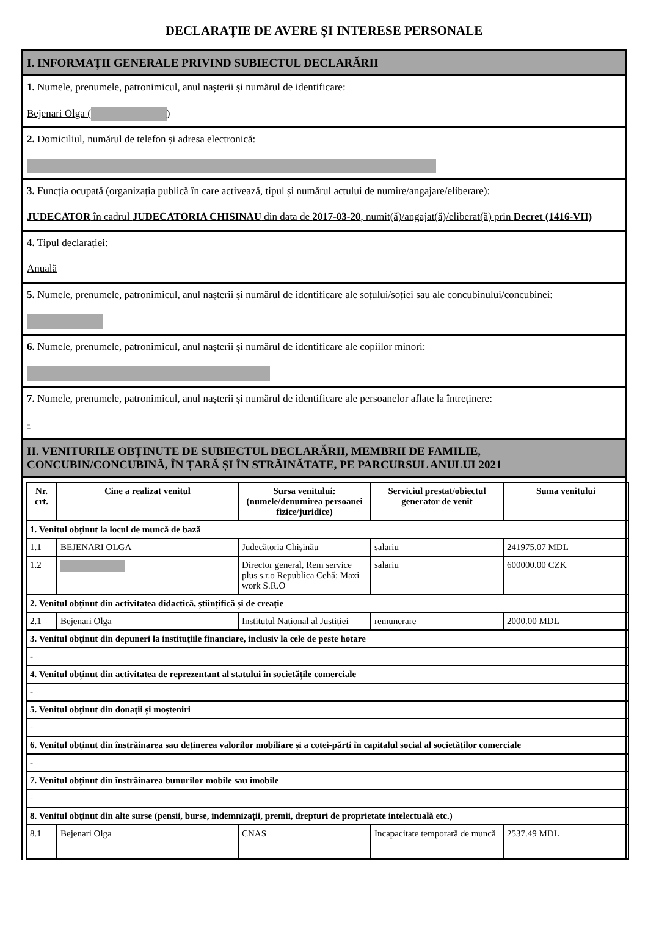DECLARAȚIE DE AVERE ȘI INTERESE PERSONALE
I. INFORMAȚII GENERALE PRIVIND SUBIECTUL DECLARĂRII
1. Numele, prenumele, patronimicul, anul nașterii și numărul de identificare:
Bejenari Olga ( )
2. Domiciliul, numărul de telefon și adresa electronică:
3. Funcția ocupată (organizația publică în care activează, tipul și numărul actului de numire/angajare/eliberare):
JUDECATOR în cadrul JUDECATORIA CHISINAU din data de 2017-03-20, numit(ă)/angajat(ă)/eliberat(ă) prin Decret (1416-VII)
4. Tipul declarației:
Anuală
5. Numele, prenumele, patronimicul, anul nașterii și numărul de identificare ale soțului/soției sau ale concubinului/concubinei:
6. Numele, prenumele, patronimicul, anul nașterii și numărul de identificare ale copiilor minori:
7. Numele, prenumele, patronimicul, anul nașterii și numărul de identificare ale persoanelor aflate la întreținere:
-
II. VENITURILE OBȚINUTE DE SUBIECTUL DECLARĂRII, MEMBRII DE FAMILIE, CONCUBIN/CONCUBINĂ, ÎN ȚARĂ ȘI ÎN STRĂINĂTATE, PE PARCURSUL ANULUI 2021
| Nr. crt. | Cine a realizat venitul | Sursa venitului: (numele/denumirea persoanei fizice/juridice) | Serviciul prestat/obiectul generator de venit | Suma venitului |
| --- | --- | --- | --- | --- |
| 1. Venitul obținut la locul de muncă de bază | | | | |
| 1.1 | BEJENARI OLGA | Judecătoria Chișinău | salariu | 241975.07 MDL |
| 1.2 | | Director general, Rem service plus s.r.o Republica Cehă; Maxi work S.R.O | salariu | 600000.00 CZK |
| 2. Venitul obținut din activitatea didactică, științifică și de creație | | | | |
| 2.1 | Bejenari Olga | Institutul Național al Justiției | remunerare | 2000.00 MDL |
| 3. Venitul obținut din depuneri la instituțiile financiare, inclusiv la cele de peste hotare | | | | |
| - | | | | |
| 4. Venitul obținut din activitatea de reprezentant al statului în societățile comerciale | | | | |
| - | | | | |
| 5. Venitul obținut din donații și moșteniri | | | | |
| - | | | | |
| 6. Venitul obținut din înstrăinarea sau deținerea valorilor mobiliare și a cotei-părți în capitalul social al societăților comerciale | | | | |
| - | | | | |
| 7. Venitul obținut din înstrăinarea bunurilor mobile sau imobile | | | | |
| - | | | | |
| 8. Venitul obținut din alte surse (pensii, burse, indemnizații, premii, drepturi de proprietate intelectuală etc.) | | | | |
| 8.1 | Bejenari Olga | CNAS | Incapacitate temporară de muncă | 2537.49 MDL |